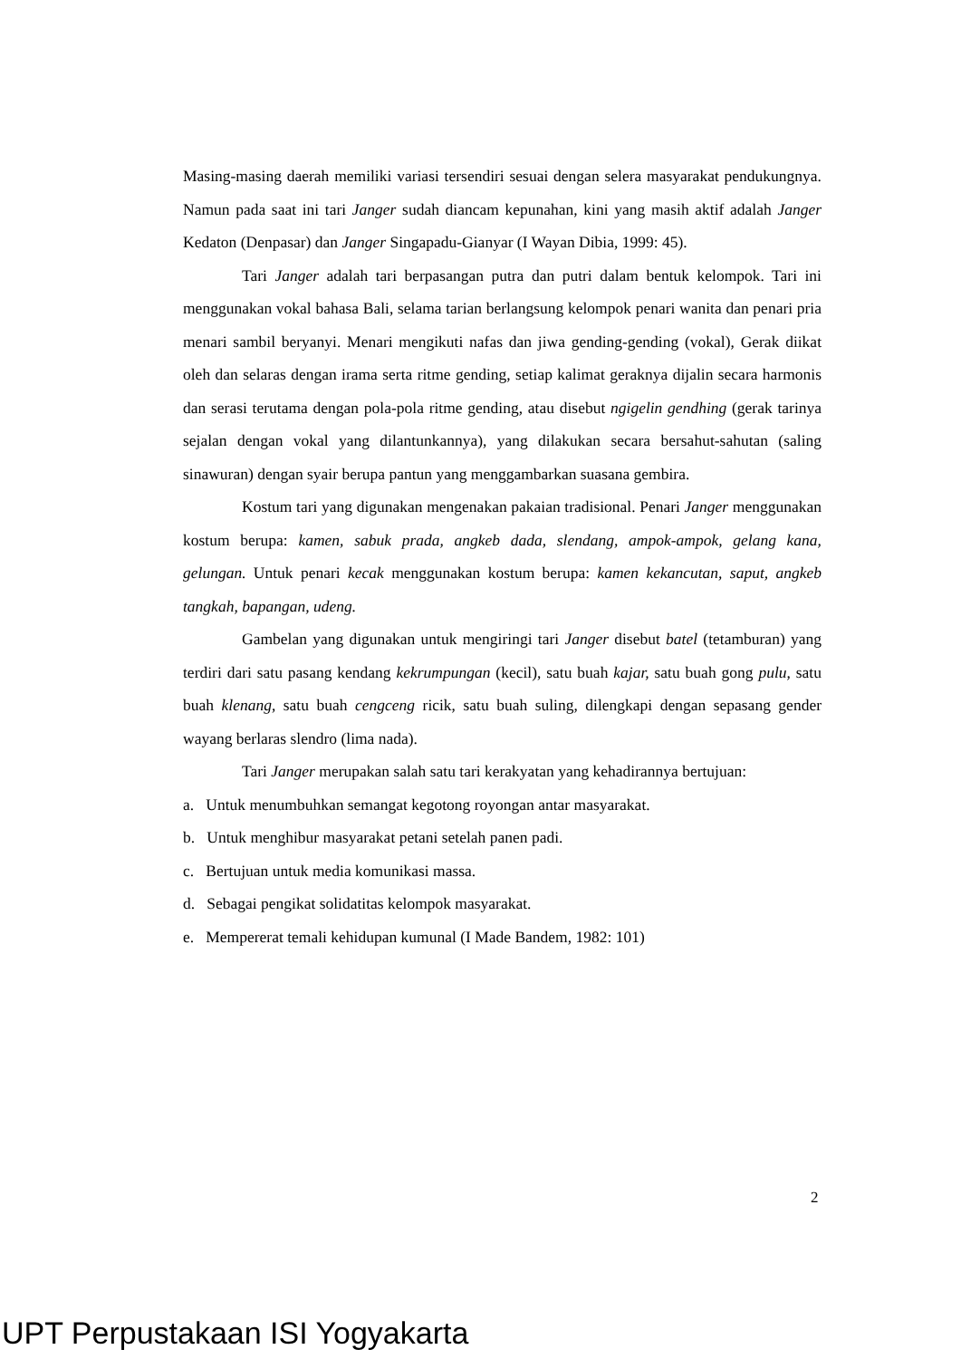Masing-masing daerah memiliki variasi tersendiri sesuai dengan selera masyarakat pendukungnya. Namun pada saat ini tari Janger sudah diancam kepunahan, kini yang masih aktif adalah Janger Kedaton (Denpasar) dan Janger Singapadu-Gianyar (I Wayan Dibia, 1999: 45).
Tari Janger adalah tari berpasangan putra dan putri dalam bentuk kelompok. Tari ini menggunakan vokal bahasa Bali, selama tarian berlangsung kelompok penari wanita dan penari pria menari sambil beryanyi. Menari mengikuti nafas dan jiwa gending-gending (vokal), Gerak diikat oleh dan selaras dengan irama serta ritme gending, setiap kalimat geraknya dijalin secara harmonis dan serasi terutama dengan pola-pola ritme gending, atau disebut ngigelin gendhing (gerak tarinya sejalan dengan vokal yang dilantunkannya), yang dilakukan secara bersahut-sahutan (saling sinawuran) dengan syair berupa pantun yang menggambarkan suasana gembira.
Kostum tari yang digunakan mengenakan pakaian tradisional. Penari Janger menggunakan kostum berupa: kamen, sabuk prada, angkeb dada, slendang, ampok-ampok, gelang kana, gelungan. Untuk penari kecak menggunakan kostum berupa: kamen kekancutan, saput, angkeb tangkah, bapangan, udeng.
Gambelan yang digunakan untuk mengiringi tari Janger disebut batel (tetamburan) yang terdiri dari satu pasang kendang kekrumpungan (kecil), satu buah kajar, satu buah gong pulu, satu buah klenang, satu buah cengceng ricik, satu buah suling, dilengkapi dengan sepasang gender wayang berlaras slendro (lima nada).
Tari Janger merupakan salah satu tari kerakyatan yang kehadirannya bertujuan:
a. Untuk menumbuhkan semangat kegotong royongan antar masyarakat.
b. Untuk menghibur masyarakat petani setelah panen padi.
c. Bertujuan untuk media komunikasi massa.
d. Sebagai pengikat solidatitas kelompok masyarakat.
e. Mempererat temali kehidupan kumunal (I Made Bandem, 1982: 101)
2
UPT Perpustakaan ISI Yogyakarta